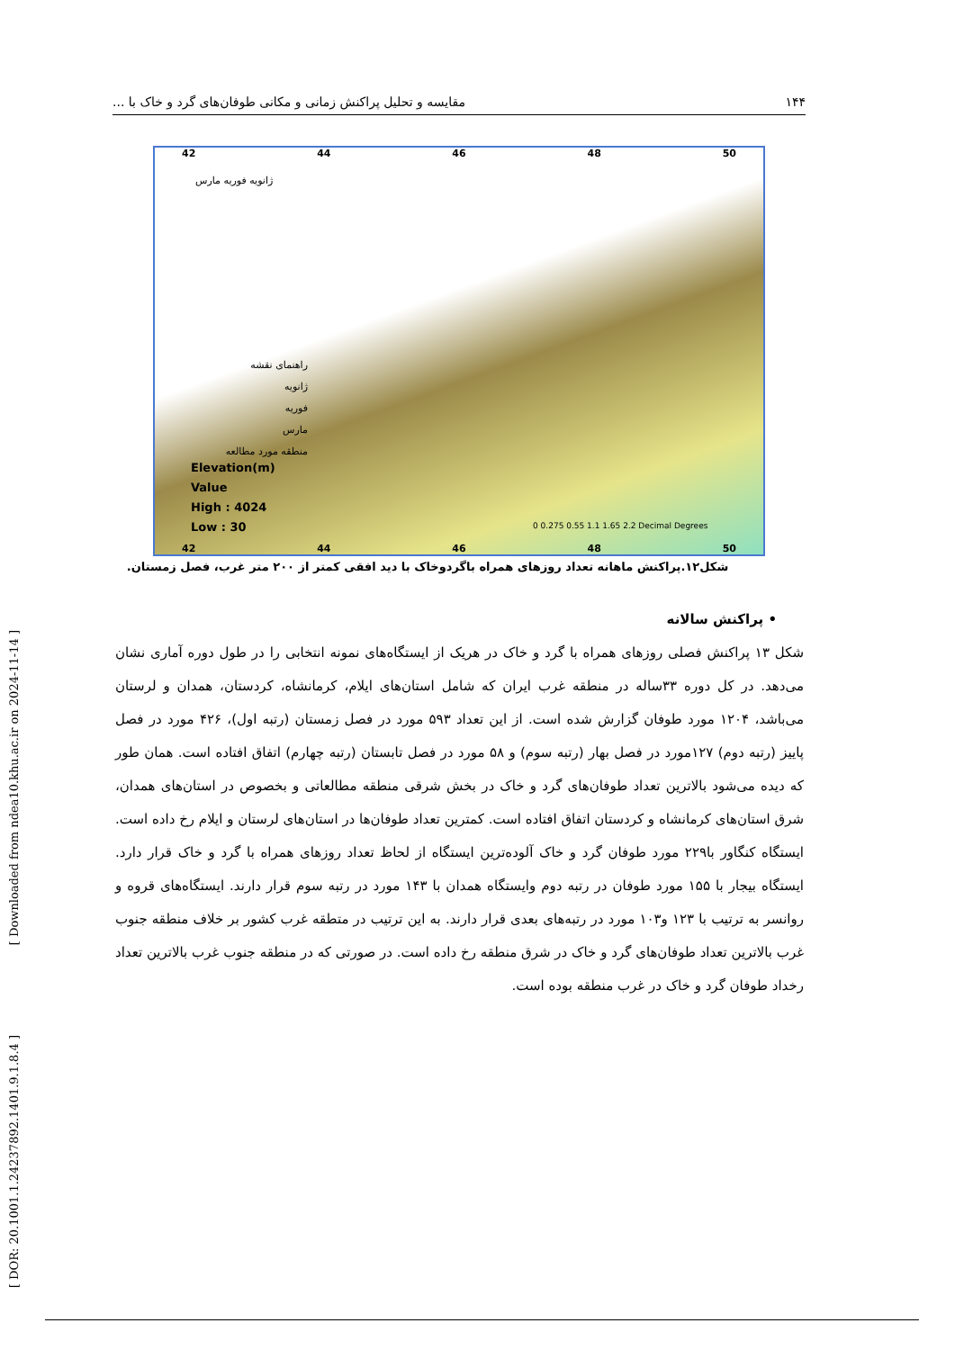۱۴۴ مقایسه و تحلیل پراکنش زمانی و مکانی طوفان‌های گرد و خاک با ...
42 44 46 48 50
ژانویه فوریه مارس
راهنمای نقشه
ژانویه
فوریه
مارس
منطقه مورد مطالعه
Elevation(m)
Value
High : 4024
Low : 30
0 0.275 0.55 1.1 1.65 2.2 Decimal Degrees
42 44 46 48 50
شکل۱۲.پراکنش ماهانه تعداد روزهای همراه باگردوخاک با دید افقی کمتر از ۲۰۰ متر غرب، فصل زمستان.
• پراکنش سالانه
شکل ۱۳ پراکنش فصلی روزهای همراه با گرد و خاک در هریک از ایستگاه‌های نمونه انتخابی را در طول دوره آماری نشان می‌دهد. در کل دوره ۳۳ساله در منطقه غرب ایران که شامل استان‌های ایلام، کرمانشاه، کردستان، همدان و لرستان می‌باشد، ۱۲۰۴ مورد طوفان گزارش شده است. از این تعداد ۵۹۳ مورد در فصل زمستان (رتبه اول)، ۴۲۶ مورد در فصل پاییز (رتبه دوم) ۱۲۷مورد در فصل بهار (رتبه سوم) و ۵۸ مورد در فصل تابستان (رتبه چهارم) اتفاق افتاده است. همان طور که دیده می‌شود بالاترین تعداد طوفان‌های گرد و خاک در بخش شرقی منطقه مطالعاتی و بخصوص در استان‌های همدان، شرق استان‌های کرمانشاه و کردستان اتفاق افتاده است. کمترین تعداد طوفان‌ها در استان‌های لرستان و ایلام رخ داده است. ایستگاه کنگاور با۲۲۹ مورد طوفان گرد و خاک آلوده‌ترین ایستگاه از لحاظ تعداد روزهای همراه با گرد و خاک قرار دارد. ایستگاه بیجار با ۱۵۵ مورد طوفان در رتبه دوم وایستگاه همدان با ۱۴۳ مورد در رتبه سوم قرار دارند. ایستگاه‌های قروه و روانسر به ترتیب با ۱۲۳ و۱۰۳ مورد در رتبه‌های بعدی قرار دارند. به این ترتیب در متطقه غرب کشور بر خلاف منطقه جنوب غرب بالاترین تعداد طوفان‌های گرد و خاک در شرق منطقه رخ داده است. در صورتی که در منطقه جنوب غرب بالاترین تعداد رخداد طوفان گرد و خاک در غرب منطقه بوده است.
[ Downloaded from ndea10.khu.ac.ir on 2024-11-14 ]
[ DOR: 20.1001.1.24237892.1401.9.1.8.4 ]